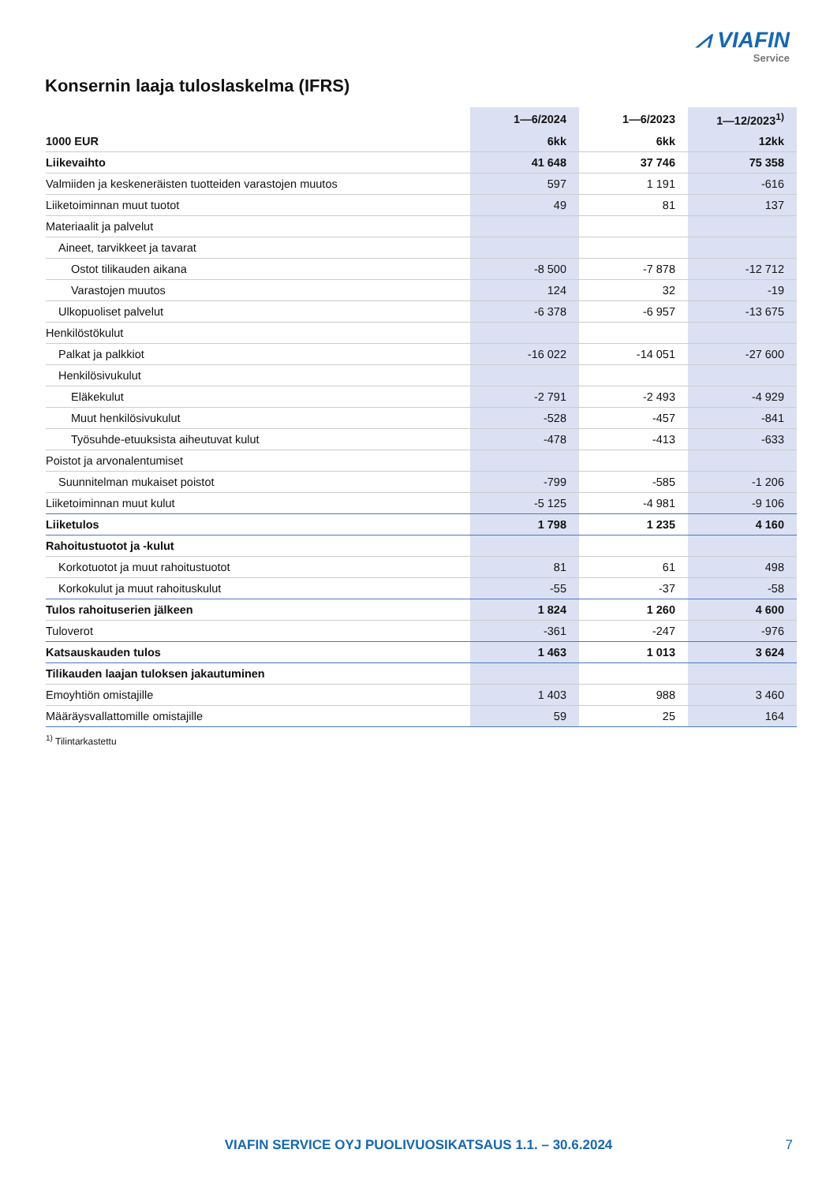⩘ VIAFIN
Service
Konsernin laaja tuloslaskelma (IFRS)
| | 1—6/2024 | 1—6/2023 | 1—12/2023<sup>1)</sup> |
| --- | --- | --- | --- |
| 1000 EUR | 6kk | 6kk | 12kk |
| Liikevaihto | 41 648 | 37 746 | 75 358 |
| Valmiiden ja keskeneräisten tuotteiden varastojen muutos | 597 | 1 191 | -616 |
| Liiketoiminnan muut tuotot | 49 | 81 | 137 |
| Materiaalit ja palvelut | | | |
| Aineet, tarvikkeet ja tavarat | | | |
| Ostot tilikauden aikana | -8 500 | -7 878 | -12 712 |
| Varastojen muutos | 124 | 32 | -19 |
| Ulkopuoliset palvelut | -6 378 | -6 957 | -13 675 |
| Henkilöstökulut | | | |
| Palkat ja palkkiot | -16 022 | -14 051 | -27 600 |
| Henkilösivukulut | | | |
| Eläkekulut | -2 791 | -2 493 | -4 929 |
| Muut henkilösivukulut | -528 | -457 | -841 |
| Työsuhde-etuuksista aiheutuvat kulut | -478 | -413 | -633 |
| Poistot ja arvonalentumiset | | | |
| Suunnitelman mukaiset poistot | -799 | -585 | -1 206 |
| Liiketoiminnan muut kulut | -5 125 | -4 981 | -9 106 |
| Liiketulos | 1 798 | 1 235 | 4 160 |
| Rahoitustuotot ja -kulut | | | |
| Korkotuotot ja muut rahoitustuotot | 81 | 61 | 498 |
| Korkokulut ja muut rahoituskulut | -55 | -37 | -58 |
| Tulos rahoituserien jälkeen | 1 824 | 1 260 | 4 600 |
| Tuloverot | -361 | -247 | -976 |
| Katsauskauden tulos | 1 463 | 1 013 | 3 624 |
| Tilikauden laajan tuloksen jakautuminen | | | |
| Emoyhtiön omistajille | 1 403 | 988 | 3 460 |
| Määräysvallattomille omistajille | 59 | 25 | 164 |
<sup>1)</sup> Tilintarkastettu
VIAFIN SERVICE OYJ PUOLIVUOSIKATSAUS 1.1. – 30.6.2024 7